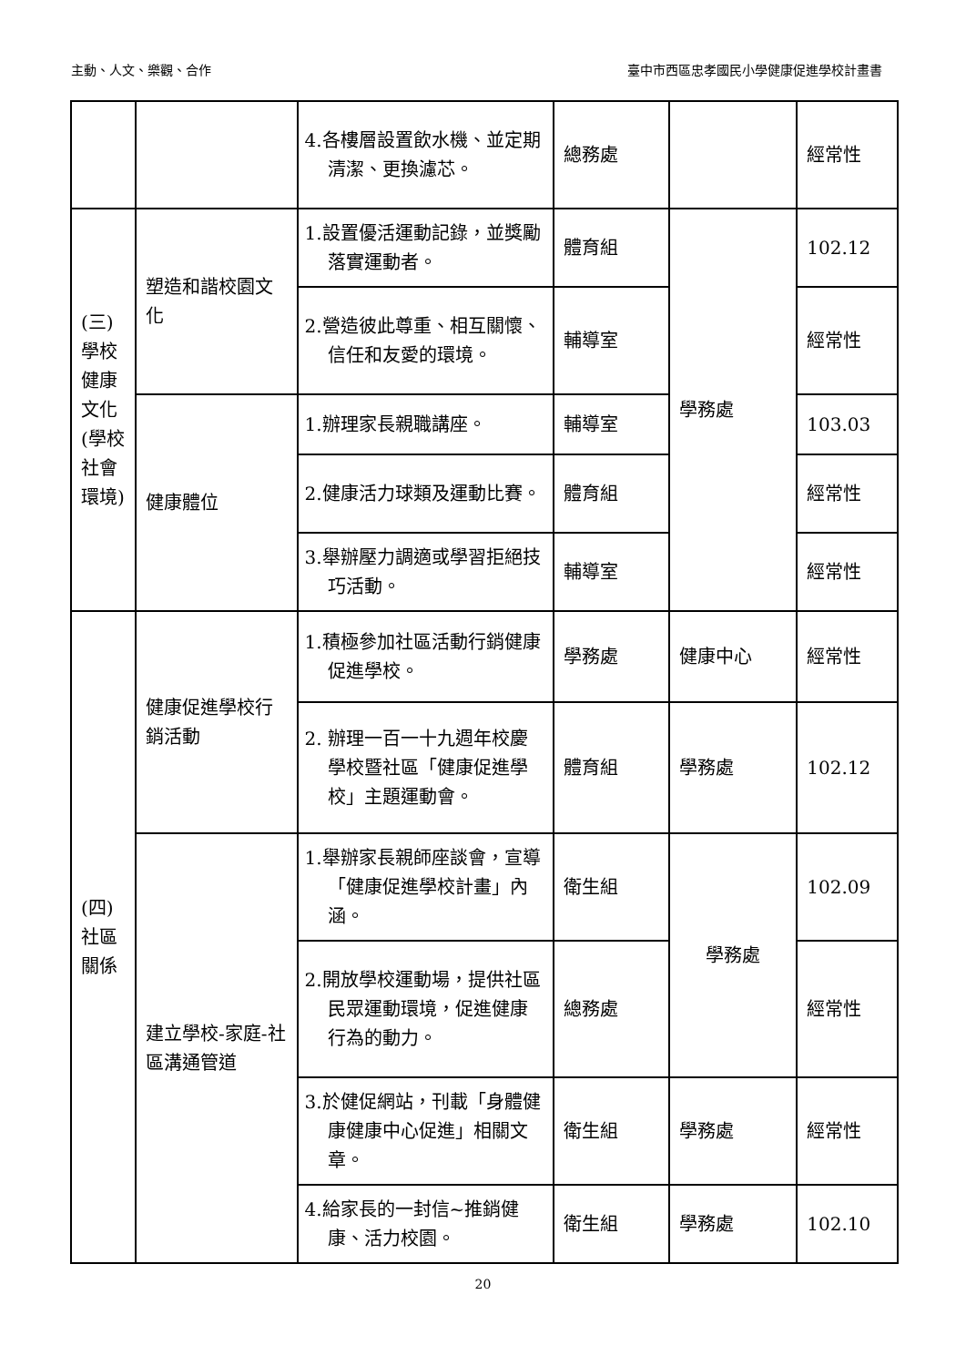主動、人文、樂觀、合作 臺中市西區忠孝國民小學健康促進學校計畫書
| | | 4.各樓層設置飲水機、並定期清潔、更換濾芯。 | 總務處 | | 經常性 |
| (三) 學校健康文化(學校社會環境) | 塑造和諧校園文化 | 1.設置優活運動記錄，並獎勵落實運動者。 | 體育組 | 學務處 | 102.12 |
| | | 2.營造彼此尊重、相互關懷、信任和友愛的環境。 | 輔導室 | | 經常性 |
| | 健康體位 | 1.辦理家長親職講座。 | 輔導室 | | 103.03 |
| | | 2.健康活力球類及運動比賽。 | 體育組 | | 經常性 |
| | | 3.舉辦壓力調適或學習拒絕技巧活動。 | 輔導室 | | 經常性 |
| (四) 社區關係 | 健康促進學校行銷活動 | 1.積極參加社區活動行銷健康促進學校。 | 學務處 | 健康中心 | 經常性 |
| | | 2. 辦理一百一十九週年校慶學校暨社區「健康促進學校」主題運動會。 | 體育組 | 學務處 | 102.12 |
| | 建立學校-家庭-社區溝通管道 | 1.舉辦家長親師座談會，宣導「健康促進學校計畫」內涵。 | 衛生組 | 學務處 | 102.09 |
| | | 2.開放學校運動場，提供社區民眾運動環境，促進健康行為的動力。 | 總務處 | | 經常性 |
| | | 3.於健促網站，刊載「身體健康健康中心促進」相關文章。 | 衛生組 | 學務處 | 經常性 |
| | | 4.給家長的一封信~推銷健康、活力校園。 | 衛生組 | 學務處 | 102.10 |
20